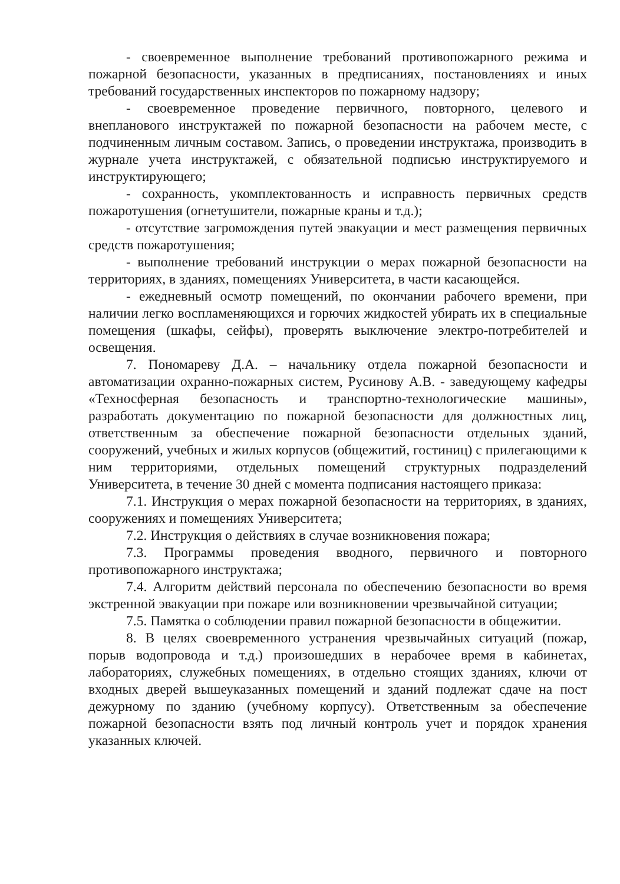- своевременное выполнение требований противопожарного режима и пожарной безопасности, указанных в предписаниях, постановлениях и иных требований государственных инспекторов по пожарному надзору;
- своевременное проведение первичного, повторного, целевого и внепланового инструктажей по пожарной безопасности на рабочем месте, с подчиненным личным составом. Запись, о проведении инструктажа, производить в журнале учета инструктажей, с обязательной подписью инструктируемого и инструктирующего;
- сохранность, укомплектованность и исправность первичных средств пожаротушения (огнетушители, пожарные краны и т.д.);
- отсутствие загромождения путей эвакуации и мест размещения первичных средств пожаротушения;
- выполнение требований инструкции о мерах пожарной безопасности на территориях, в зданиях, помещениях Университета, в части касающейся.
- ежедневный осмотр помещений, по окончании рабочего времени, при наличии легко воспламеняющихся и горючих жидкостей убирать их в специальные помещения (шкафы, сейфы), проверять выключение электро-потребителей и освещения.
7. Пономареву Д.А. – начальнику отдела пожарной безопасности и автоматизации охранно-пожарных систем, Русинову А.В. - заведующему кафедры «Техносферная безопасность и транспортно-технологические машины», разработать документацию по пожарной безопасности для должностных лиц, ответственным за обеспечение пожарной безопасности отдельных зданий, сооружений, учебных и жилых корпусов (общежитий, гостиниц) с прилегающими к ним территориями, отдельных помещений структурных подразделений Университета, в течение 30 дней с момента подписания настоящего приказа:
7.1. Инструкция о мерах пожарной безопасности на территориях, в зданиях, сооружениях и помещениях Университета;
7.2. Инструкция о действиях в случае возникновения пожара;
7.3. Программы проведения вводного, первичного и повторного противопожарного инструктажа;
7.4. Алгоритм действий персонала по обеспечению безопасности во время экстренной эвакуации при пожаре или возникновении чрезвычайной ситуации;
7.5. Памятка о соблюдении правил пожарной безопасности в общежитии.
8. В целях своевременного устранения чрезвычайных ситуаций (пожар, порыв водопровода и т.д.) произошедших в нерабочее время в кабинетах, лабораториях, служебных помещениях, в отдельно стоящих зданиях, ключи от входных дверей вышеуказанных помещений и зданий подлежат сдаче на пост дежурному по зданию (учебному корпусу). Ответственным за обеспечение пожарной безопасности взять под личный контроль учет и порядок хранения указанных ключей.